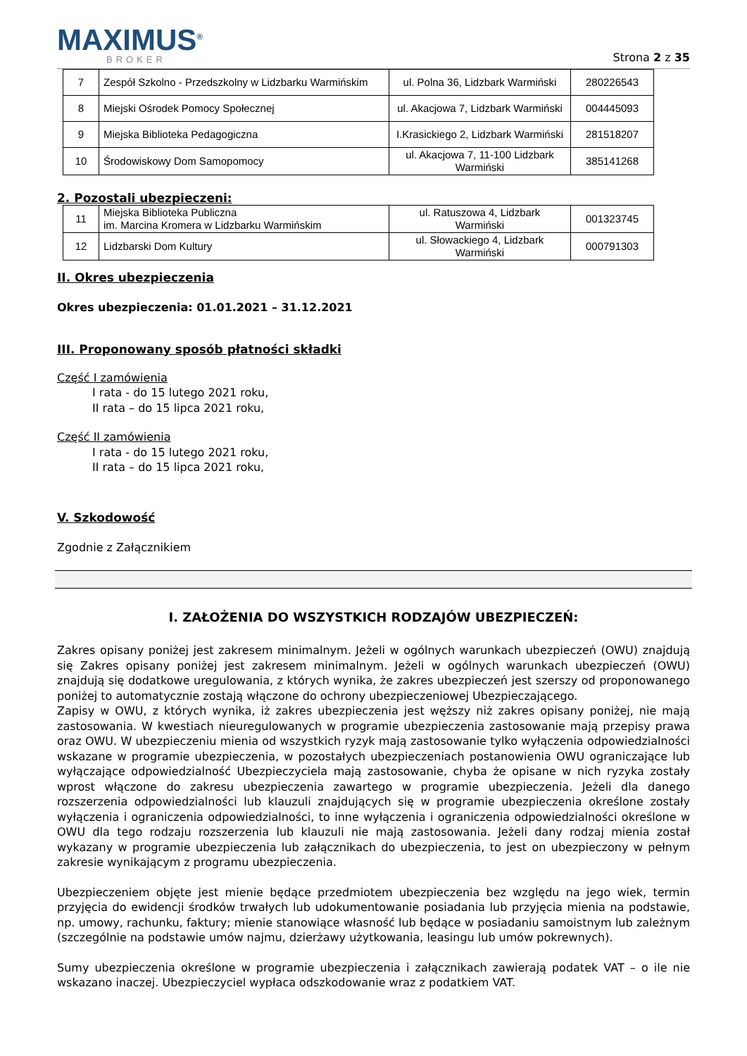MAXIMUS<sup>®</sup>
BROKER
Strona 2 z 35
| 7 | Zespół Szkolno - Przedszkolny w Lidzbarku Warmińskim | ul. Polna 36, Lidzbark Warmiński | 280226543 |
| 8 | Miejski Ośrodek Pomocy Społecznej | ul. Akacjowa 7, Lidzbark Warmiński | 004445093 |
| 9 | Miejska Biblioteka Pedagogiczna | I.Krasickiego 2, Lidzbark Warmiński | 281518207 |
| 10 | Środowiskowy Dom Samopomocy | ul. Akacjowa 7, 11-100 Lidzbark Warmiński | 385141268 |
2. Pozostali ubezpieczeni:
| 11 | Miejska Biblioteka Publiczna im. Marcina Kromera w Lidzbarku Warmińskim | ul. Ratuszowa 4, Lidzbark Warmiński | 001323745 |
| 12 | Lidzbarski Dom Kultury | ul. Słowackiego 4, Lidzbark Warmiński | 000791303 |
II. Okres ubezpieczenia
Okres ubezpieczenia: 01.01.2021 – 31.12.2021
III. Proponowany sposób płatności składki
Część I zamówienia
I rata - do 15 lutego 2021 roku,
II rata – do 15 lipca 2021 roku,
Część II zamówienia
I rata - do 15 lutego 2021 roku,
II rata – do 15 lipca 2021 roku,
V. Szkodowość
Zgodnie z Załącznikiem
I. ZAŁOŻENIA DO WSZYSTKICH RODZAJÓW UBEZPIECZEŃ:
Zakres opisany poniżej jest zakresem minimalnym. Jeżeli w ogólnych warunkach ubezpieczeń (OWU) znajdują się Zakres opisany poniżej jest zakresem minimalnym. Jeżeli w ogólnych warunkach ubezpieczeń (OWU) znajdują się dodatkowe uregulowania, z których wynika, że zakres ubezpieczeń jest szerszy od proponowanego poniżej to automatycznie zostają włączone do ochrony ubezpieczeniowej Ubezpieczającego.
Zapisy w OWU, z których wynika, iż zakres ubezpieczenia jest węższy niż zakres opisany poniżej, nie mają zastosowania. W kwestiach nieuregulowanych w programie ubezpieczenia zastosowanie mają przepisy prawa oraz OWU. W ubezpieczeniu mienia od wszystkich ryzyk mają zastosowanie tylko wyłączenia odpowiedzialności wskazane w programie ubezpieczenia, w pozostałych ubezpieczeniach postanowienia OWU ograniczające lub wyłączające odpowiedzialność Ubezpieczyciela mają zastosowanie, chyba że opisane w nich ryzyka zostały wprost włączone do zakresu ubezpieczenia zawartego w programie ubezpieczenia. Jeżeli dla danego rozszerzenia odpowiedzialności lub klauzuli znajdujących się w programie ubezpieczenia określone zostały wyłączenia i ograniczenia odpowiedzialności, to inne wyłączenia i ograniczenia odpowiedzialności określone w OWU dla tego rodzaju rozszerzenia lub klauzuli nie mają zastosowania. Jeżeli dany rodzaj mienia został wykazany w programie ubezpieczenia lub załącznikach do ubezpieczenia, to jest on ubezpieczony w pełnym zakresie wynikającym z programu ubezpieczenia.
Ubezpieczeniem objęte jest mienie będące przedmiotem ubezpieczenia bez względu na jego wiek, termin przyjęcia do ewidencji środków trwałych lub udokumentowanie posiadania lub przyjęcia mienia na podstawie, np. umowy, rachunku, faktury; mienie stanowiące własność lub będące w posiadaniu samoistnym lub zależnym (szczególnie na podstawie umów najmu, dzierżawy użytkowania, leasingu lub umów pokrewnych).
Sumy ubezpieczenia określone w programie ubezpieczenia i załącznikach zawierają podatek VAT – o ile nie wskazano inaczej. Ubezpieczyciel wypłaca odszkodowanie wraz z podatkiem VAT.